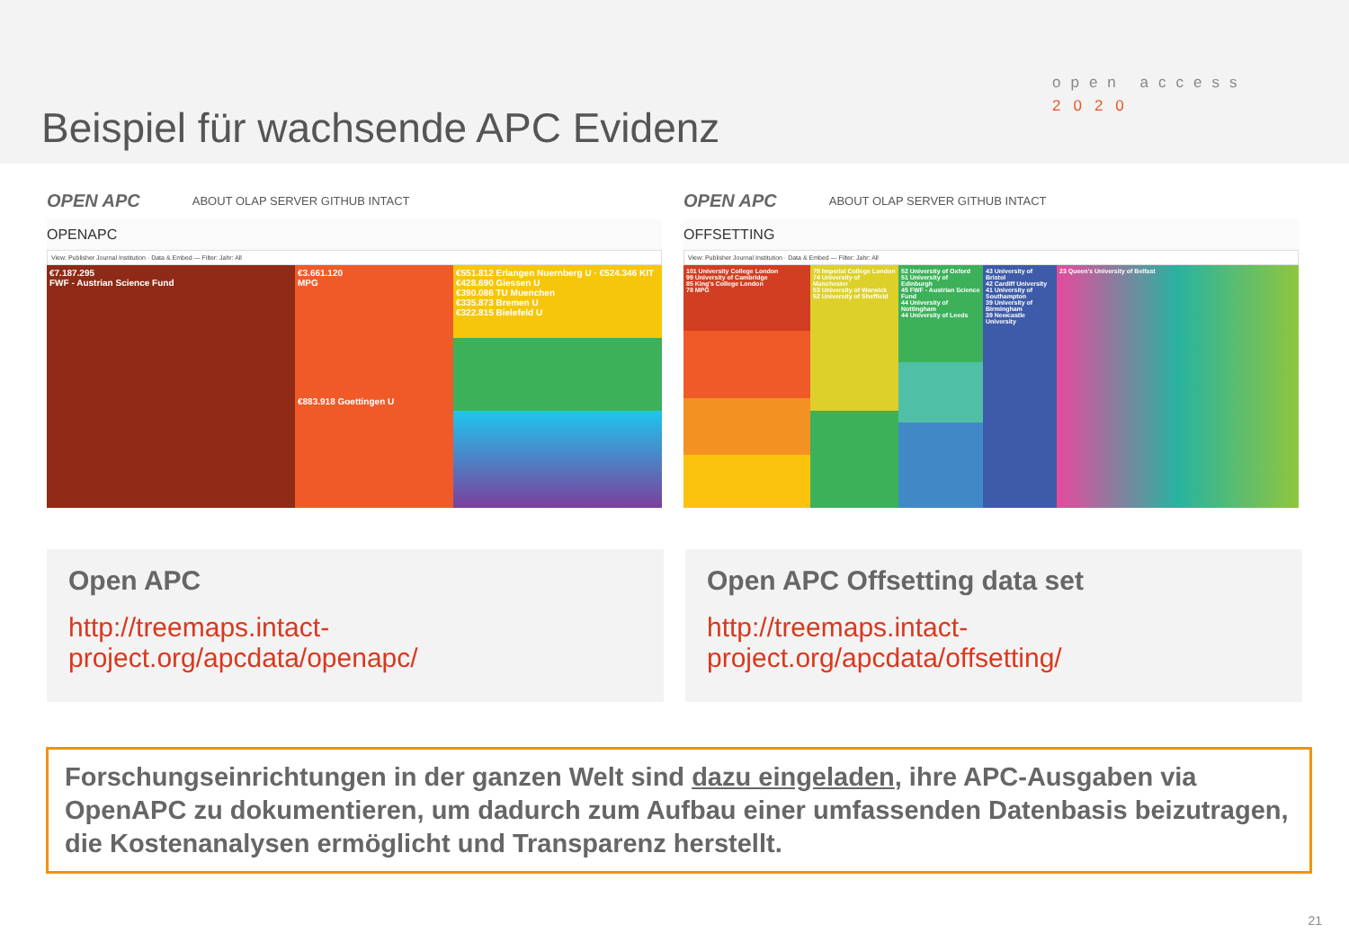Beispiel für wachsende APC Evidenz
open access
2020
OPEN APC ABOUT OLAP SERVER GITHUB INTACT
OPENAPC
View: Publisher Journal Institution · Data & Embed — Filter: Jahr: All
€7.187.295
FWF - Austrian Science Fund
€3.661.120
MPG
€883.918 Goettingen U
€551.812 Erlangen Nuernberg U · €524.346 KIT
€428.690 Giessen U
€390.086 TU Muenchen
€335.873 Bremen U
€322.815 Bielefeld U
OPEN APC ABOUT OLAP SERVER GITHUB INTACT
OFFSETTING
View: Publisher Journal Institution · Data & Embed — Filter: Jahr: All
101 University College London
99 University of Cambridge
85 King's College London
78 MPG
75 Imperial College London
74 University of Manchester
53 University of Warwick
52 University of Sheffield
52 University of Oxford
51 University of Edinburgh
45 FWF - Austrian Science Fund
44 University of Nottingham
44 University of Leeds
43 University of Bristol
42 Cardiff University
41 University of Southampton
39 University of Birmingham
39 Newcastle University
23 Queen's University of Belfast
Open APC
http://treemaps.intact-
project.org/apcdata/openapc/
Open APC Offsetting data set
http://treemaps.intact-
project.org/apcdata/offsetting/
Forschungseinrichtungen in der ganzen Welt sind dazu eingeladen, ihre APC-Ausgaben via OpenAPC zu dokumentieren, um dadurch zum Aufbau einer umfassenden Datenbasis beizutragen, die Kostenanalysen ermöglicht und Transparenz herstellt.
21